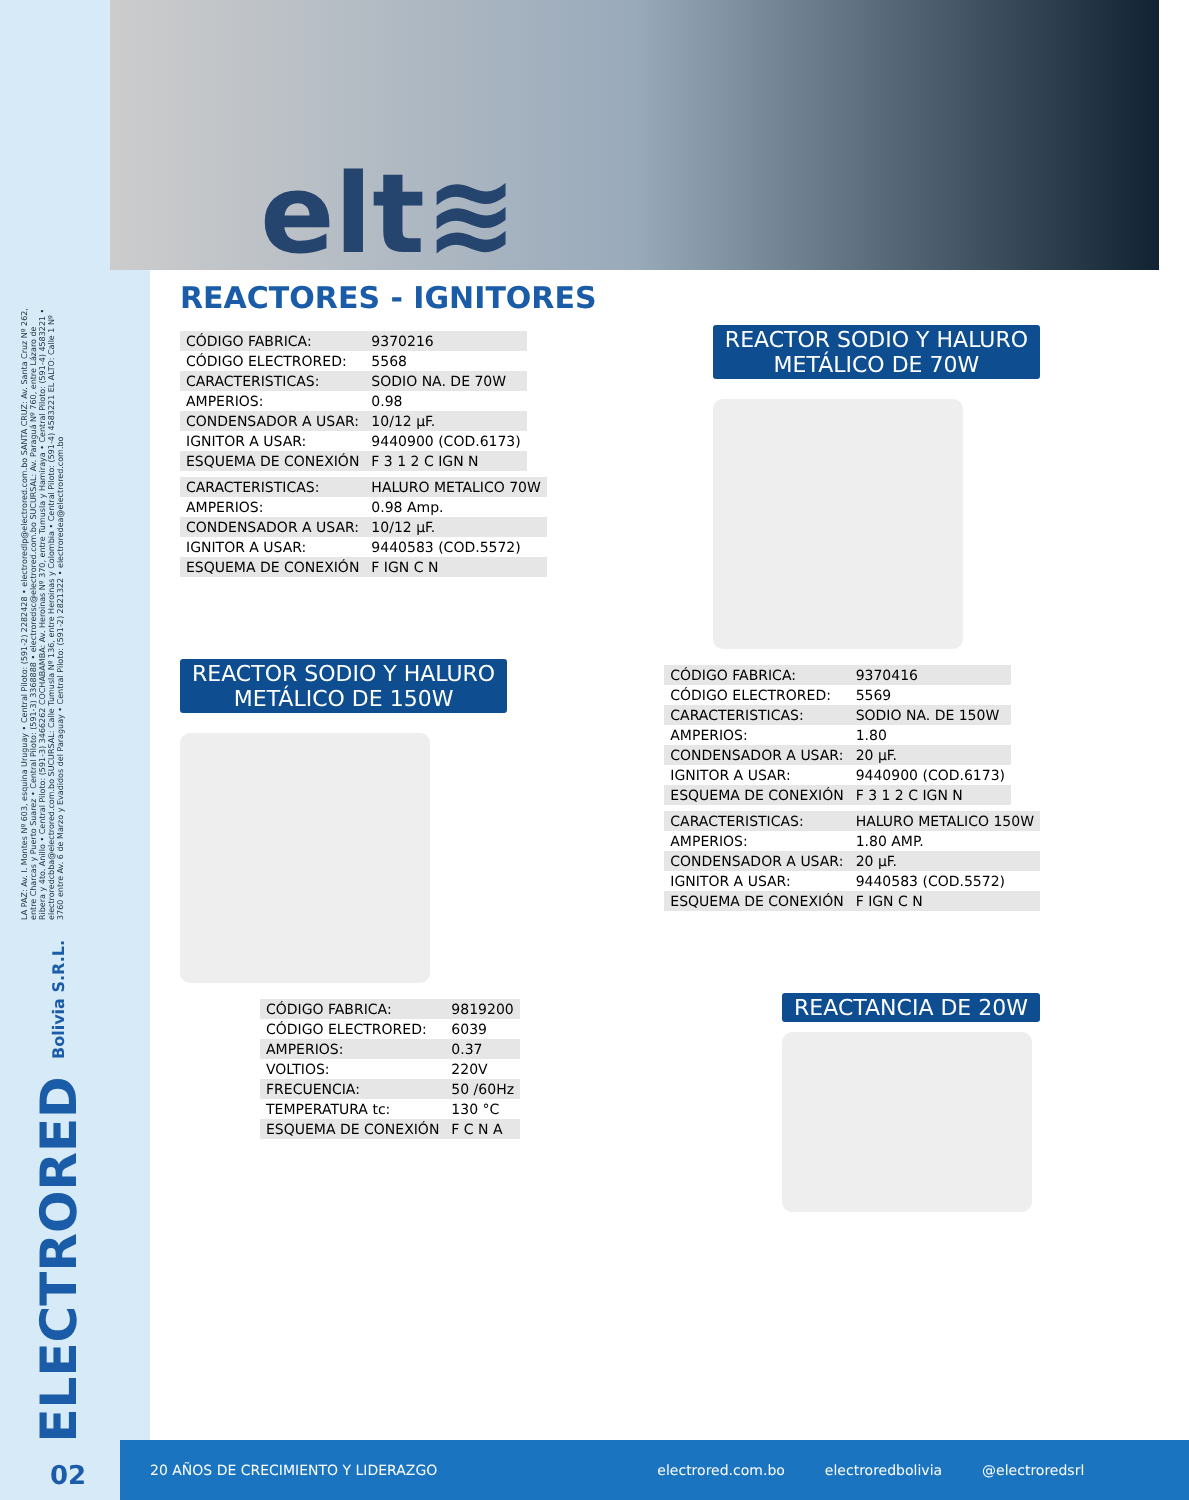LA PAZ: Av. I. Montes Nº 603, esquina Uruguay • Central Piloto: (591-2) 2282428 • electroredlp@electrored.com.bo SANTA CRUZ: Av. Santa Cruz Nº 262, entre Charcas y Puerto Suarez • Central Piloto: (591-3) 3368888 • electroredsc@electrored.com.bo SUCURSAL: Av. Paraguá Nº 760, entre Lázaro de Ribera y 4to. Anillo • Central Piloto: (591-3) 3466262 COCHABAMBA: Av. Heroinas Nº 370, entre Tumusla y Hamiraya • Central Piloto: (591-4) 4583221 • electroredcbba@electrored.com.bo SUCURSAL: Calle Tumusla Nº 136, entre Heroinas y Colombia • Central Piloto: (591-4) 4583221 EL ALTO: Calle 1 Nº 3760 entre Av. 6 de Marzo y Evadidos del Paraguay • Central Piloto: (591-2) 2821322 • electroredea@electrored.com.bo
ELECTRORED Bolivia S.R.L.
elt≋
REACTORES - IGNITORES
| CÓDIGO FABRICA: | 9370216 |
| CÓDIGO ELECTRORED: | 5568 |
| CARACTERISTICAS: | SODIO NA. DE 70W |
| AMPERIOS: | 0.98 |
| CONDENSADOR A USAR: | 10/12 µF. |
| IGNITOR A USAR: | 9440900 (COD.6173) |
| ESQUEMA DE CONEXIÓN | F 3 1 2 C IGN N |
| CARACTERISTICAS: | HALURO METALICO 70W |
| AMPERIOS: | 0.98 Amp. |
| CONDENSADOR A USAR: | 10/12 µF. |
| IGNITOR A USAR: | 9440583 (COD.5572) |
| ESQUEMA DE CONEXIÓN | F IGN C N |
REACTOR SODIO Y HALURO
METÁLICO DE 70W
REACTOR SODIO Y HALURO
METÁLICO DE 150W
| CÓDIGO FABRICA: | 9370416 |
| CÓDIGO ELECTRORED: | 5569 |
| CARACTERISTICAS: | SODIO NA. DE 150W |
| AMPERIOS: | 1.80 |
| CONDENSADOR A USAR: | 20 µF. |
| IGNITOR A USAR: | 9440900 (COD.6173) |
| ESQUEMA DE CONEXIÓN | F 3 1 2 C IGN N |
| CARACTERISTICAS: | HALURO METALICO 150W |
| AMPERIOS: | 1.80 AMP. |
| CONDENSADOR A USAR: | 20 µF. |
| IGNITOR A USAR: | 9440583 (COD.5572) |
| ESQUEMA DE CONEXIÓN | F IGN C N |
| CÓDIGO FABRICA: | 9819200 |
| CÓDIGO ELECTRORED: | 6039 |
| AMPERIOS: | 0.37 |
| VOLTIOS: | 220V |
| FRECUENCIA: | 50 /60Hz |
| TEMPERATURA tc: | 130 °C |
| ESQUEMA DE CONEXIÓN | F C N A |
REACTANCIA DE 20W
02
20 AÑOS DE CRECIMIENTO Y LIDERAZGO electrored.com.bo electroredbolivia @electroredsrl